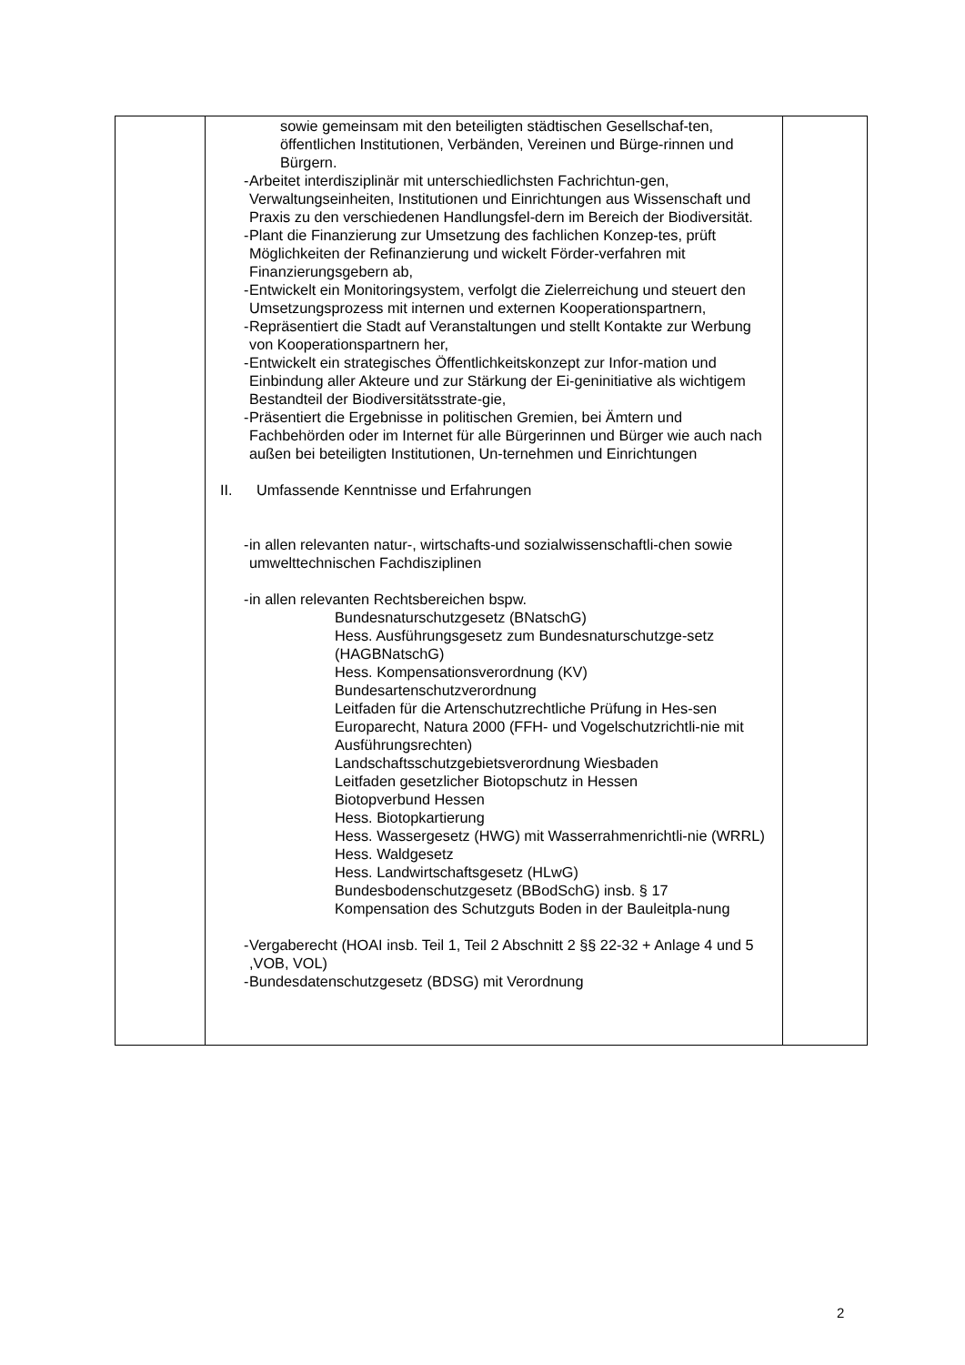| | sowie gemeinsam mit den beteiligten städtischen Gesellschaf-ten, öffentlichen Institutionen, Verbänden, Vereinen und Bürge-rinnen und Bürgern. - Arbeitet interdisziplinär mit unterschiedlichsten Fachrichtun-gen, Verwaltungseinheiten, Institutionen und Einrichtungen aus Wissenschaft und Praxis zu den verschiedenen Handlungsfel-dern im Bereich der Biodiversität. - Plant die Finanzierung zur Umsetzung des fachlichen Konzep-tes, prüft Möglichkeiten der Refinanzierung und wickelt Förder-verfahren mit Finanzierungsgebern ab, - Entwickelt ein Monitoringsystem, verfolgt die Zielerreichung und steuert den Umsetzungsprozess mit internen und externen Kooperationspartnern, - Repräsentiert die Stadt auf Veranstaltungen und stellt Kontakte zur Werbung von Kooperationspartnern her, - Entwickelt ein strategisches Öffentlichkeitskonzept zur Infor-mation und Einbindung aller Akteure und zur Stärkung der Ei-geninitiative als wichtigem Bestandteil der Biodiversitätsstrate-gie, - Präsentiert die Ergebnisse in politischen Gremien, bei Ämtern und Fachbehörden oder im Internet für alle Bürgerinnen und Bürger wie auch nach außen bei beteiligten Institutionen, Un-ternehmen und Einrichtungen II. Umfassende Kenntnisse und Erfahrungen - in allen relevanten natur-, wirtschafts-und sozialwissenschaftli-chen sowie umwelttechnischen Fachdisziplinen - in allen relevanten Rechtsbereichen bspw. Bundesnaturschutzgesetz (BNatschG) Hess. Ausführungsgesetz zum Bundesnaturschutzge-setz (HAGBNatschG) Hess. Kompensationsverordnung (KV) Bundesartenschutzverordnung Leitfaden für die Artenschutzrechtliche Prüfung in Hes-sen Europarecht, Natura 2000 (FFH- und Vogelschutzrichtli-nie mit Ausführungsrechten) Landschaftsschutzgebietsverordnung Wiesbaden Leitfaden gesetzlicher Biotopschutz in Hessen Biotopverbund Hessen Hess. Biotopkartierung Hess. Wassergesetz (HWG) mit Wasserrahmenrichtli-nie (WRRL) Hess. Waldgesetz Hess. Landwirtschaftsgesetz (HLwG) Bundesbodenschutzgesetz (BBodSchG) insb. § 17 Kompensation des Schutzguts Boden in der Bauleitpla-nung - Vergaberecht (HOAI insb. Teil 1, Teil 2 Abschnitt 2 §§ 22-32 + Anlage 4 und 5 ,VOB, VOL) - Bundesdatenschutzgesetz (BDSG) mit Verordnung | |
2